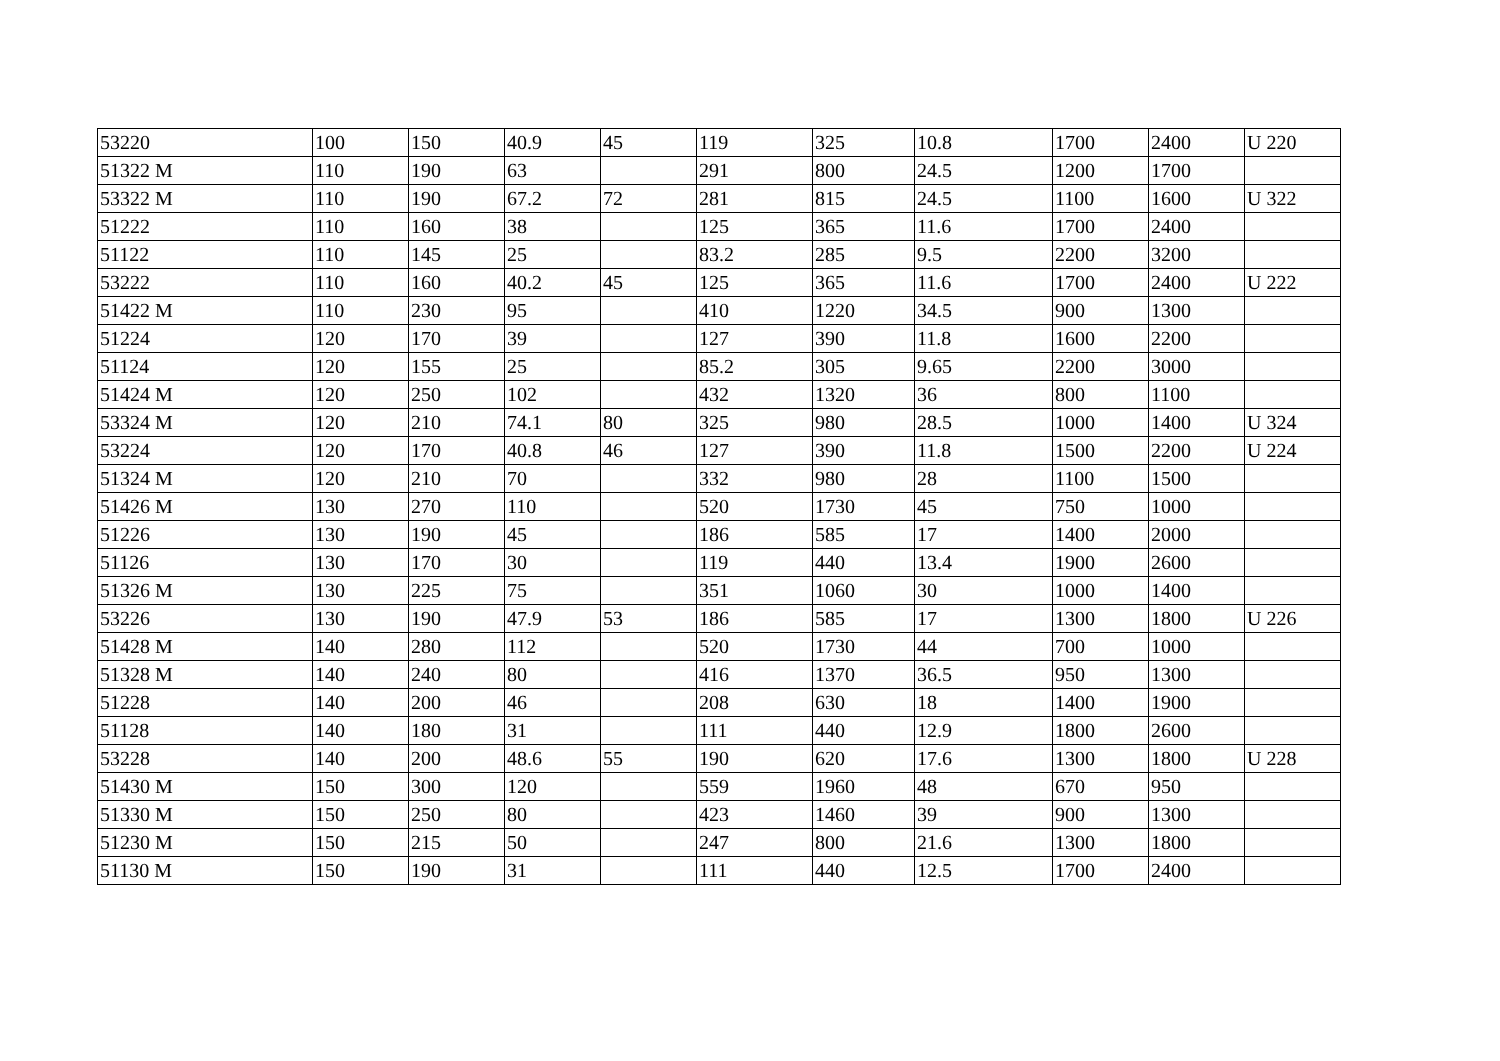| 53220 | 100 | 150 | 40.9 | 45 | 119 | 325 | 10.8 | 1700 | 2400 | U 220 |
| 51322 M | 110 | 190 | 63 | | 291 | 800 | 24.5 | 1200 | 1700 | |
| 53322 M | 110 | 190 | 67.2 | 72 | 281 | 815 | 24.5 | 1100 | 1600 | U 322 |
| 51222 | 110 | 160 | 38 | | 125 | 365 | 11.6 | 1700 | 2400 | |
| 51122 | 110 | 145 | 25 | | 83.2 | 285 | 9.5 | 2200 | 3200 | |
| 53222 | 110 | 160 | 40.2 | 45 | 125 | 365 | 11.6 | 1700 | 2400 | U 222 |
| 51422 M | 110 | 230 | 95 | | 410 | 1220 | 34.5 | 900 | 1300 | |
| 51224 | 120 | 170 | 39 | | 127 | 390 | 11.8 | 1600 | 2200 | |
| 51124 | 120 | 155 | 25 | | 85.2 | 305 | 9.65 | 2200 | 3000 | |
| 51424 M | 120 | 250 | 102 | | 432 | 1320 | 36 | 800 | 1100 | |
| 53324 M | 120 | 210 | 74.1 | 80 | 325 | 980 | 28.5 | 1000 | 1400 | U 324 |
| 53224 | 120 | 170 | 40.8 | 46 | 127 | 390 | 11.8 | 1500 | 2200 | U 224 |
| 51324 M | 120 | 210 | 70 | | 332 | 980 | 28 | 1100 | 1500 | |
| 51426 M | 130 | 270 | 110 | | 520 | 1730 | 45 | 750 | 1000 | |
| 51226 | 130 | 190 | 45 | | 186 | 585 | 17 | 1400 | 2000 | |
| 51126 | 130 | 170 | 30 | | 119 | 440 | 13.4 | 1900 | 2600 | |
| 51326 M | 130 | 225 | 75 | | 351 | 1060 | 30 | 1000 | 1400 | |
| 53226 | 130 | 190 | 47.9 | 53 | 186 | 585 | 17 | 1300 | 1800 | U 226 |
| 51428 M | 140 | 280 | 112 | | 520 | 1730 | 44 | 700 | 1000 | |
| 51328 M | 140 | 240 | 80 | | 416 | 1370 | 36.5 | 950 | 1300 | |
| 51228 | 140 | 200 | 46 | | 208 | 630 | 18 | 1400 | 1900 | |
| 51128 | 140 | 180 | 31 | | 111 | 440 | 12.9 | 1800 | 2600 | |
| 53228 | 140 | 200 | 48.6 | 55 | 190 | 620 | 17.6 | 1300 | 1800 | U 228 |
| 51430 M | 150 | 300 | 120 | | 559 | 1960 | 48 | 670 | 950 | |
| 51330 M | 150 | 250 | 80 | | 423 | 1460 | 39 | 900 | 1300 | |
| 51230 M | 150 | 215 | 50 | | 247 | 800 | 21.6 | 1300 | 1800 | |
| 51130 M | 150 | 190 | 31 | | 111 | 440 | 12.5 | 1700 | 2400 | |